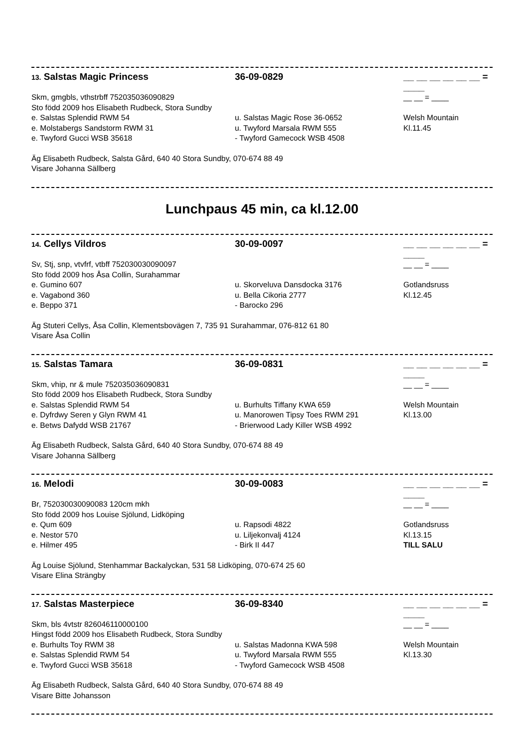13. Salstas Magic Princess 36-09-0829 __ __ __ __ __ __ = ____
Skm, gmgbls, vthstrbff 752035036090829 __ __ = ____
Sto född 2009 hos Elisabeth Rudbeck, Stora Sundby
e. Salstas Splendid RWM 54 u. Salstas Magic Rose 36-0652 Welsh Mountain
e. Molstabergs Sandstorm RWM 31 u. Twyford Marsala RWM 555 Kl.11.45
e. Twyford Gucci WSB 35618 - Twyford Gamecock WSB 4508
Äg Elisabeth Rudbeck, Salsta Gård, 640 40 Stora Sundby, 070-674 88 49
Visare Johanna Sällberg
Lunchpaus 45 min, ca kl.12.00
14. Cellys Vildros 30-09-0097 __ __ __ __ __ __ = ____
Sv, Stj, snp, vtvfrf, vtbff 752030030090097 __ __ = ____
Sto född 2009 hos Åsa Collin, Surahammar
e. Gumino 607 u. Skorveluva Dansdocka 3176 Gotlandsruss
e. Vagabond 360 u. Bella Cikoria 2777 Kl.12.45
e. Beppo 371 - Barocko 296
Äg Stuteri Cellys, Åsa Collin, Klementsbovägen 7, 735 91 Surahammar, 076-812 61 80
Visare Åsa Collin
15. Salstas Tamara 36-09-0831 __ __ __ __ __ __ = ____
Skm, vhip, nr & mule 752035036090831 __ __ = ____
Sto född 2009 hos Elisabeth Rudbeck, Stora Sundby
e. Salstas Splendid RWM 54 u. Burhults Tiffany KWA 659 Welsh Mountain
e. Dyfrdwy Seren y Glyn RWM 41 u. Manorowen Tipsy Toes RWM 291 Kl.13.00
e. Betws Dafydd WSB 21767 - Brierwood Lady Killer WSB 4992
Äg Elisabeth Rudbeck, Salsta Gård, 640 40 Stora Sundby, 070-674 88 49
Visare Johanna Sällberg
16. Melodi 30-09-0083 __ __ __ __ __ __ = ____
Br, 752030030090083 120cm mkh __ __ = ____
Sto född 2009 hos Louise Sjölund, Lidköping
e. Qum 609 u. Rapsodi 4822 Gotlandsruss
e. Nestor 570 u. Liljekonvalj 4124 Kl.13.15
e. Hilmer 495 - Birk II 447 TILL SALU
Äg Louise Sjölund, Stenhammar Backalyckan, 531 58 Lidköping, 070-674 25 60
Visare Elina Strängby
17. Salstas Masterpiece 36-09-8340 __ __ __ __ __ __ = ____
Skm, bls 4vtstr 826046110000100 __ __ = ____
Hingst född 2009 hos Elisabeth Rudbeck, Stora Sundby
e. Burhults Toy RWM 38 u. Salstas Madonna KWA 598 Welsh Mountain
e. Salstas Splendid RWM 54 u. Twyford Marsala RWM 555 Kl.13.30
e. Twyford Gucci WSB 35618 - Twyford Gamecock WSB 4508
Äg Elisabeth Rudbeck, Salsta Gård, 640 40 Stora Sundby, 070-674 88 49
Visare Bitte Johansson